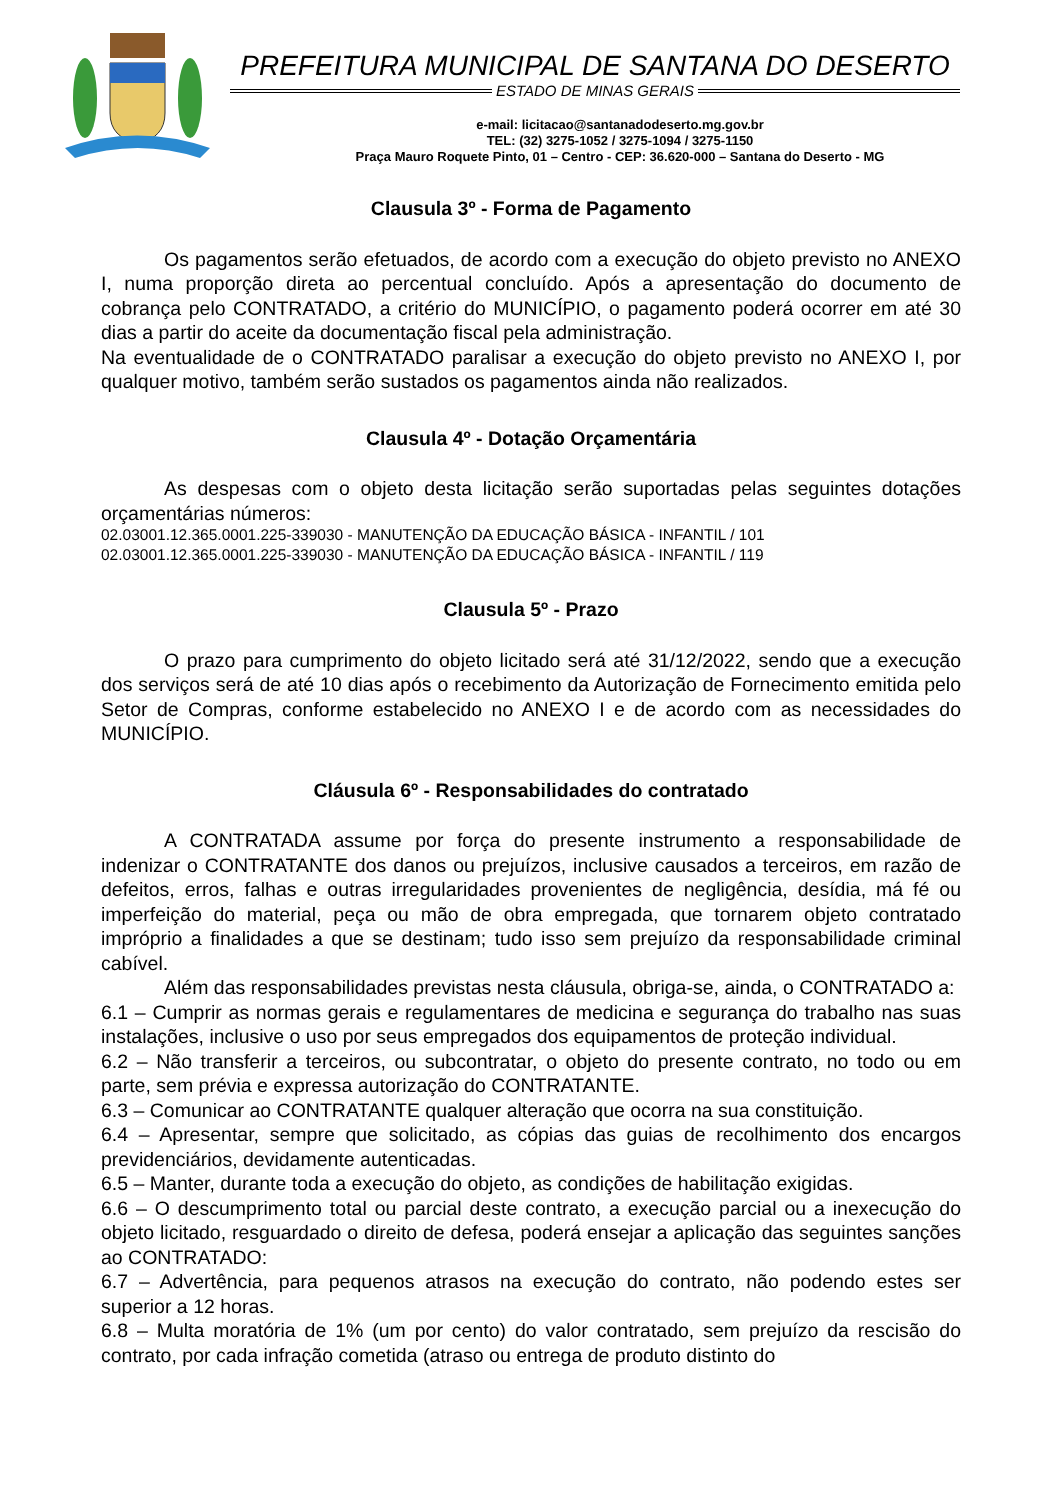PREFEITURA MUNICIPAL DE SANTANA DO DESERTO
ESTADO DE MINAS GERAIS
e-mail: licitacao@santanadodeserto.mg.gov.br
TEL: (32) 3275-1052 / 3275-1094 / 3275-1150
Praça Mauro Roquete Pinto, 01 – Centro - CEP: 36.620-000 – Santana do Deserto - MG
Clausula 3º - Forma de Pagamento
Os pagamentos serão efetuados, de acordo com a execução do objeto previsto no ANEXO I, numa proporção direta ao percentual concluído. Após a apresentação do documento de cobrança pelo CONTRATADO, a critério do MUNICÍPIO, o pagamento poderá ocorrer em até 30 dias a partir do aceite da documentação fiscal pela administração.
Na eventualidade de o CONTRATADO paralisar a execução do objeto previsto no ANEXO I, por qualquer motivo, também serão sustados os pagamentos ainda não realizados.
Clausula 4º - Dotação Orçamentária
As despesas com o objeto desta licitação serão suportadas pelas seguintes dotações orçamentárias números:
02.03001.12.365.0001.225-339030 - MANUTENÇÃO DA EDUCAÇÃO BÁSICA - INFANTIL / 101
02.03001.12.365.0001.225-339030 - MANUTENÇÃO DA EDUCAÇÃO BÁSICA - INFANTIL / 119
Clausula 5º - Prazo
O prazo para cumprimento do objeto licitado será até 31/12/2022, sendo que a execução dos serviços será de até 10 dias após o recebimento da Autorização de Fornecimento emitida pelo Setor de Compras, conforme estabelecido no ANEXO I e de acordo com as necessidades do MUNICÍPIO.
Cláusula 6º - Responsabilidades do contratado
A CONTRATADA assume por força do presente instrumento a responsabilidade de indenizar o CONTRATANTE dos danos ou prejuízos, inclusive causados a terceiros, em razão de defeitos, erros, falhas e outras irregularidades provenientes de negligência, desídia, má fé ou imperfeição do material, peça ou mão de obra empregada, que tornarem objeto contratado impróprio a finalidades a que se destinam; tudo isso sem prejuízo da responsabilidade criminal cabível.
Além das responsabilidades previstas nesta cláusula, obriga-se, ainda, o CONTRATADO a:
6.1 – Cumprir as normas gerais e regulamentares de medicina e segurança do trabalho nas suas instalações, inclusive o uso por seus empregados dos equipamentos de proteção individual.
6.2 – Não transferir a terceiros, ou subcontratar, o objeto do presente contrato, no todo ou em parte, sem prévia e expressa autorização do CONTRATANTE.
6.3 – Comunicar ao CONTRATANTE qualquer alteração que ocorra na sua constituição.
6.4 – Apresentar, sempre que solicitado, as cópias das guias de recolhimento dos encargos previdenciários, devidamente autenticadas.
6.5 – Manter, durante toda a execução do objeto, as condições de habilitação exigidas.
6.6 – O descumprimento total ou parcial deste contrato, a execução parcial ou a inexecução do objeto licitado, resguardado o direito de defesa, poderá ensejar a aplicação das seguintes sanções ao CONTRATADO:
6.7 – Advertência, para pequenos atrasos na execução do contrato, não podendo estes ser superior a 12 horas.
6.8 – Multa moratória de 1% (um por cento) do valor contratado, sem prejuízo da rescisão do contrato, por cada infração cometida (atraso ou entrega de produto distinto do